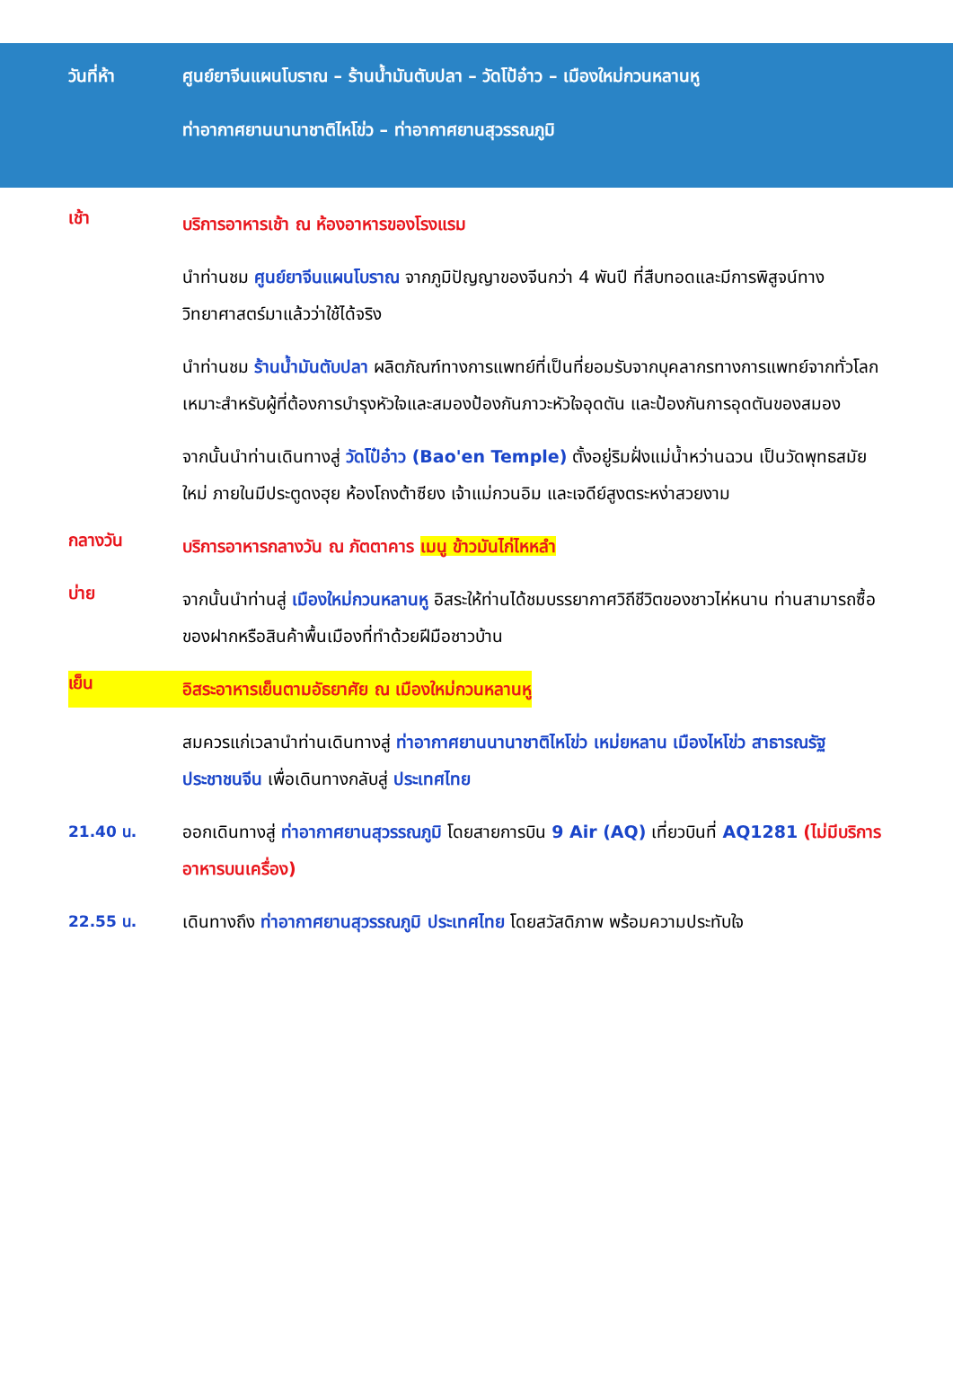วันที่ห้า ศูนย์ยาจีนแผนโบราณ – ร้านน้ำมันตับปลา – วัดโป้อ๋าว – เมืองใหม่กวนหลานหู
ท่าอากาศยานนานาชาติไหโข่ว – ท่าอากาศยานสุวรรณภูมิ
เช้า
บริการอาหารเช้า ณ ห้องอาหารของโรงแรม
นำท่านชม ศูนย์ยาจีนแผนโบราณ จากภูมิปัญญาของจีนกว่า 4 พันปี ที่สืบทอดและมีการพิสูจน์ทางวิทยาศาสตร์มาแล้วว่าใช้ได้จริง
นำท่านชม ร้านน้ำมันตับปลา ผลิตภัณฑ์ทางการแพทย์ที่เป็นที่ยอมรับจากบุคลากรทางการแพทย์จากทั่วโลก เหมาะสำหรับผู้ที่ต้องการบำรุงหัวใจและสมองป้องกันภาวะหัวใจอุดตัน และป้องกันการอุดตันของสมอง
จากนั้นนำท่านเดินทางสู่ วัดโป๋อ๋าว (Bao'en Temple) ตั้งอยู่ริมฝั่งแม่น้ำหว่านฉวน เป็นวัดพุทธสมัยใหม่ ภายในมีประตูดงฮุย ห้องโถงต้าซียง เจ้าแม่กวนอิม และเจดีย์สูงตระหง่าสวยงาม
กลางวัน
บริการอาหารกลางวัน ณ ภัตตาคาร เมนู ข้าวมันไก่ไหหลำ
บ่าย
จากนั้นนำท่านสู่ เมืองใหม่กวนหลานหู อิสระให้ท่านได้ชมบรรยากาศวิถีชีวิตของชาวไห่หนาน ท่านสามารถซื้อของฝากหรือสินค้าพื้นเมืองที่ทำด้วยฝีมือชาวบ้าน
เย็น
อิสระอาหารเย็นตามอัธยาศัย ณ เมืองใหม่กวนหลานหู
สมควรแก่เวลานำท่านเดินทางสู่ ท่าอากาศยานนานาชาติไหโข่ว เหม่ยหลาน เมืองไหโข่ว สาธารณรัฐประชาชนจีน เพื่อเดินทางกลับสู่ ประเทศไทย
21.40 น. ออกเดินทางสู่ ท่าอากาศยานสุวรรณภูมิ โดยสายการบิน 9 Air (AQ) เที่ยวบินที่ AQ1281 (ไม่มีบริการอาหารบนเครื่อง)
22.55 น. เดินทางถึง ท่าอากาศยานสุวรรณภูมิ ประเทศไทย โดยสวัสดิภาพ พร้อมความประทับใจ